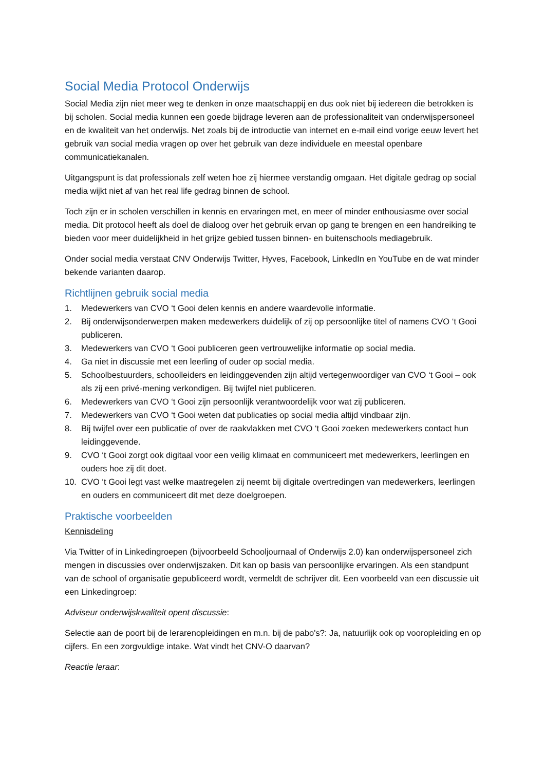Social Media Protocol Onderwijs
Social Media zijn niet meer weg te denken in onze maatschappij en dus ook niet bij iedereen die betrokken is bij scholen. Social media kunnen een goede bijdrage leveren aan de professionaliteit van onderwijspersoneel en de kwaliteit van het onderwijs. Net zoals bij de introductie van internet en e-mail eind vorige eeuw levert het gebruik van social media vragen op over het gebruik van deze individuele en meestal openbare communicatiekanalen.
Uitgangspunt is dat professionals zelf weten hoe zij hiermee verstandig omgaan. Het digitale gedrag op social media wijkt niet af van het real life gedrag binnen de school.
Toch zijn er in scholen verschillen in kennis en ervaringen met, en meer of minder enthousiasme over social media. Dit protocol heeft als doel de dialoog over het gebruik ervan op gang te brengen en een handreiking te bieden voor meer duidelijkheid in het grijze gebied tussen binnen- en buitenschools mediagebruik.
Onder social media verstaat CNV Onderwijs Twitter, Hyves, Facebook, LinkedIn en YouTube en de wat minder bekende varianten daarop.
Richtlijnen gebruik social media
1. Medewerkers van CVO ‘t Gooi delen kennis en andere waardevolle informatie.
2. Bij onderwijsonderwerpen maken medewerkers duidelijk of zij op persoonlijke titel of namens CVO ‘t Gooi publiceren.
3. Medewerkers van CVO ‘t Gooi publiceren geen vertrouwelijke informatie op social media.
4. Ga niet in discussie met een leerling of ouder op social media.
5. Schoolbestuurders, schoolleiders en leidinggevenden zijn altijd vertegenwoordiger van CVO ‘t Gooi – ook als zij een privé-mening verkondigen. Bij twijfel niet publiceren.
6. Medewerkers van CVO ‘t Gooi zijn persoonlijk verantwoordelijk voor wat zij publiceren.
7. Medewerkers van CVO ‘t Gooi weten dat publicaties op social media altijd vindbaar zijn.
8. Bij twijfel over een publicatie of over de raakvlakken met CVO ‘t Gooi zoeken medewerkers contact hun leidinggevende.
9. CVO ‘t Gooi zorgt ook digitaal voor een veilig klimaat en communiceert met medewerkers, leerlingen en ouders hoe zij dit doet.
10. CVO ‘t Gooi legt vast welke maatregelen zij neemt bij digitale overtredingen van medewerkers, leerlingen en ouders en communiceert dit met deze doelgroepen.
Praktische voorbeelden
Kennisdeling
Via Twitter of in Linkedingroepen (bijvoorbeeld Schooljournaal of Onderwijs 2.0) kan onderwijspersoneel zich mengen in discussies over onderwijszaken. Dit kan op basis van persoonlijke ervaringen. Als een standpunt van de school of organisatie gepubliceerd wordt, vermeldt de schrijver dit. Een voorbeeld van een discussie uit een Linkedingroep:
Adviseur onderwijskwaliteit opent discussie:
Selectie aan de poort bij de lerarenopleidingen en m.n. bij de pabo's?: Ja, natuurlijk ook op vooropleiding en op cijfers. En een zorgvuldige intake. Wat vindt het CNV-O daarvan?
Reactie leraar: